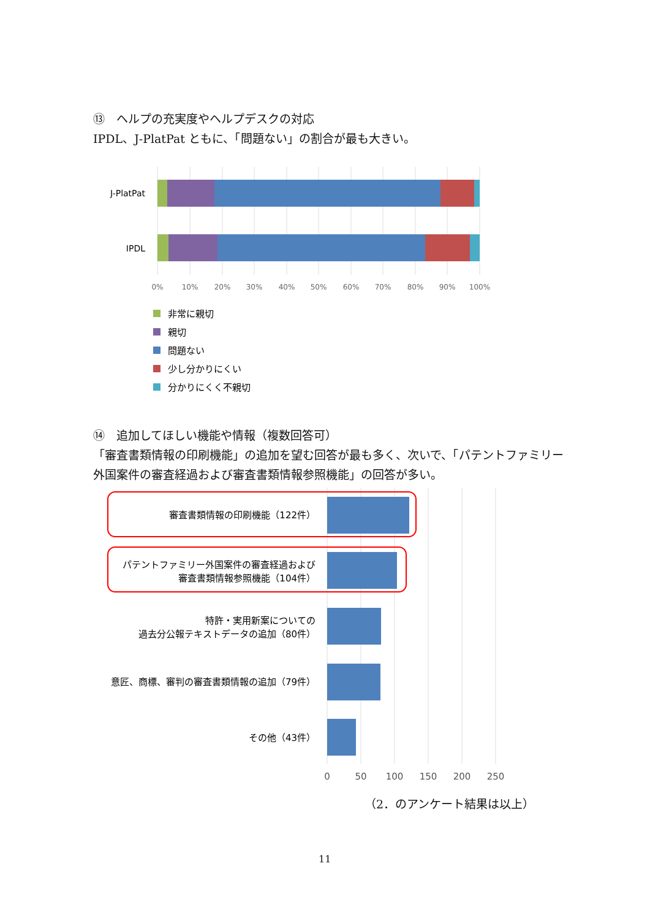⑬　ヘルプの充実度やヘルプデスクの対応
IPDL、J-PlatPat ともに、「問題ない」の割合が最も大きい。
J-PlatPat
IPDL
0%
10%
20%
30%
40%
50%
60%
70%
80%
90%
100%
非常に親切
親切
問題ない
少し分かりにくい
分かりにくく不親切
⑭　追加してほしい機能や情報（複数回答可）
「審査書類情報の印刷機能」の追加を望む回答が最も多く、次いで、「パテントファミリー外国案件の審査経過および審査書類情報参照機能」の回答が多い。
審査書類情報の印刷機能（122件）
パテントファミリー外国案件の審査経過および
審査書類情報参照機能（104件）
特許・実用新案についての
過去分公報テキストデータの追加（80件）
意匠、商標、審判の審査書類情報の追加（79件）
その他（43件）
0
50
100
150
200
250
（2．のアンケート結果は以上）
11